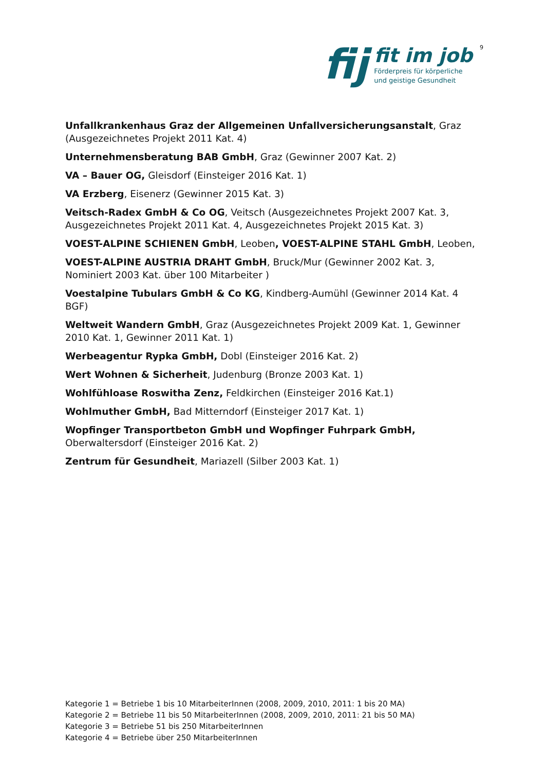fij
fit im job
Förderpreis für körperliche
und geistige Gesundheit
9
Unfallkrankenhaus Graz der Allgemeinen Unfallversicherungsanstalt, Graz (Ausgezeichnetes Projekt 2011 Kat. 4)
Unternehmensberatung BAB GmbH, Graz (Gewinner 2007 Kat. 2)
VA – Bauer OG, Gleisdorf (Einsteiger 2016 Kat. 1)
VA Erzberg, Eisenerz (Gewinner 2015 Kat. 3)
Veitsch-Radex GmbH & Co OG, Veitsch (Ausgezeichnetes Projekt 2007 Kat. 3, Ausgezeichnetes Projekt 2011 Kat. 4, Ausgezeichnetes Projekt 2015 Kat. 3)
VOEST-ALPINE SCHIENEN GmbH, Leoben, VOEST-ALPINE STAHL GmbH, Leoben,
VOEST-ALPINE AUSTRIA DRAHT GmbH, Bruck/Mur (Gewinner 2002 Kat. 3, Nominiert 2003 Kat. über 100 Mitarbeiter )
Voestalpine Tubulars GmbH & Co KG, Kindberg-Aumühl (Gewinner 2014 Kat. 4 BGF)
Weltweit Wandern GmbH, Graz (Ausgezeichnetes Projekt 2009 Kat. 1, Gewinner 2010 Kat. 1, Gewinner 2011 Kat. 1)
Werbeagentur Rypka GmbH, Dobl (Einsteiger 2016 Kat. 2)
Wert Wohnen & Sicherheit, Judenburg (Bronze 2003 Kat. 1)
Wohlfühloase Roswitha Zenz, Feldkirchen (Einsteiger 2016 Kat.1)
Wohlmuther GmbH, Bad Mitterndorf (Einsteiger 2017 Kat. 1)
Wopfinger Transportbeton GmbH und Wopfinger Fuhrpark GmbH, Oberwaltersdorf (Einsteiger 2016 Kat. 2)
Zentrum für Gesundheit, Mariazell (Silber 2003 Kat. 1)
Kategorie 1 = Betriebe 1 bis 10 MitarbeiterInnen (2008, 2009, 2010, 2011: 1 bis 20 MA)
Kategorie 2 = Betriebe 11 bis 50 MitarbeiterInnen (2008, 2009, 2010, 2011: 21 bis 50 MA)
Kategorie 3 = Betriebe 51 bis 250 MitarbeiterInnen
Kategorie 4 = Betriebe über 250 MitarbeiterInnen